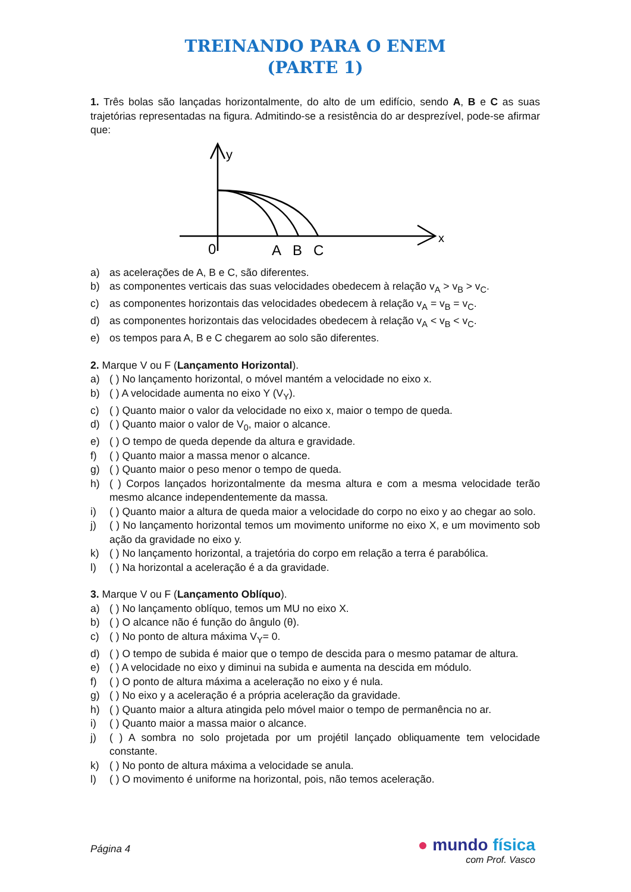TREINANDO PARA O ENEM
(PARTE 1)
1. Três bolas são lançadas horizontalmente, do alto de um edifício, sendo A, B e C as suas trajetórias representadas na figura. Admitindo-se a resistência do ar desprezível, pode-se afirmar que:
y
x
0
A
B
C
a) as acelerações de A, B e C, são diferentes.
b) as componentes verticais das suas velocidades obedecem à relação v<sub>A</sub> > v<sub>B</sub> > v<sub>C</sub>.
c) as componentes horizontais das velocidades obedecem à relação v<sub>A</sub> = v<sub>B</sub> = v<sub>C</sub>.
d) as componentes horizontais das velocidades obedecem à relação v<sub>A</sub> < v<sub>B</sub> < v<sub>C</sub>.
e) os tempos para A, B e C chegarem ao solo são diferentes.
2. Marque V ou F (Lançamento Horizontal).
a) ( ) No lançamento horizontal, o móvel mantém a velocidade no eixo x.
b) ( ) A velocidade aumenta no eixo Y (V<sub>Y</sub>).
c) ( ) Quanto maior o valor da velocidade no eixo x, maior o tempo de queda.
d) ( ) Quanto maior o valor de V<sub>0</sub>, maior o alcance.
e) ( ) O tempo de queda depende da altura e gravidade.
f) ( ) Quanto maior a massa menor o alcance.
g) ( ) Quanto maior o peso menor o tempo de queda.
h) ( ) Corpos lançados horizontalmente da mesma altura e com a mesma velocidade terão mesmo alcance independentemente da massa.
i) ( ) Quanto maior a altura de queda maior a velocidade do corpo no eixo y ao chegar ao solo.
j) ( ) No lançamento horizontal temos um movimento uniforme no eixo X, e um movimento sob ação da gravidade no eixo y.
k) ( ) No lançamento horizontal, a trajetória do corpo em relação a terra é parabólica.
l) ( ) Na horizontal a aceleração é a da gravidade.
3. Marque V ou F (Lançamento Oblíquo).
a) ( ) No lançamento oblíquo, temos um MU no eixo X.
b) ( ) O alcance não é função do ângulo (θ).
c) ( ) No ponto de altura máxima V<sub>Y</sub>= 0.
d) ( ) O tempo de subida é maior que o tempo de descida para o mesmo patamar de altura.
e) ( ) A velocidade no eixo y diminui na subida e aumenta na descida em módulo.
f) ( ) O ponto de altura máxima a aceleração no eixo y é nula.
g) ( ) No eixo y a aceleração é a própria aceleração da gravidade.
h) ( ) Quanto maior a altura atingida pelo móvel maior o tempo de permanência no ar.
i) ( ) Quanto maior a massa maior o alcance.
j) ( ) A sombra no solo projetada por um projétil lançado obliquamente tem velocidade constante.
k) ( ) No ponto de altura máxima a velocidade se anula.
l) ( ) O movimento é uniforme na horizontal, pois, não temos aceleração.
Página 4
● mundo física
com Prof. Vasco